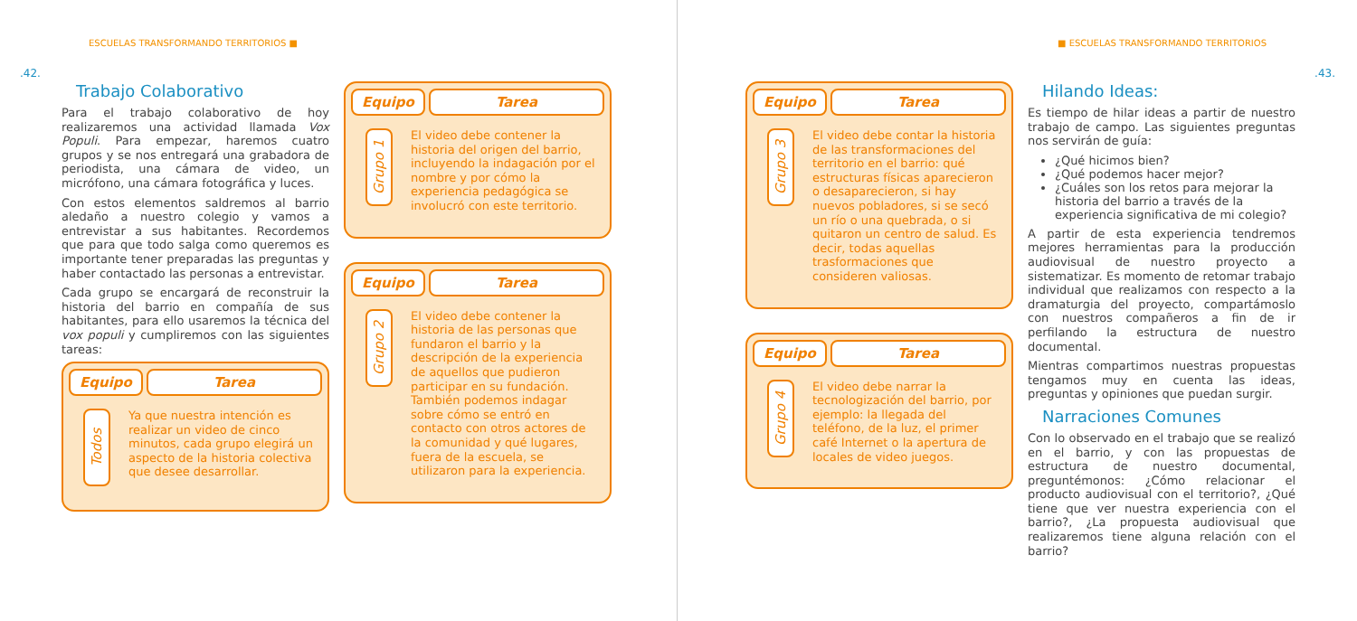ESCUELAS TRANSFORMANDO TERRITORIOS ■
.42.
Trabajo Colaborativo
Para el trabajo colaborativo de hoy realizaremos una actividad llamada Vox Populi. Para empezar, haremos cuatro grupos y se nos entregará una grabadora de periodista, una cámara de video, un micrófono, una cámara fotográfica y luces.
Con estos elementos saldremos al barrio aledaño a nuestro colegio y vamos a entrevistar a sus habitantes. Recordemos que para que todo salga como queremos es importante tener preparadas las preguntas y haber contactado las personas a entrevistar.
Cada grupo se encargará de reconstruir la historia del barrio en compañía de sus habitantes, para ello usaremos la técnica del vox populi y cumpliremos con las siguientes tareas:
Equipo Tarea
Todos
Ya que nuestra intención es realizar un video de cinco minutos, cada grupo elegirá un aspecto de la historia colectiva que desee desarrollar.
Equipo Tarea
Grupo 1
El video debe contener la historia del origen del barrio, incluyendo la indagación por el nombre y por cómo la experiencia pedagógica se involucró con este territorio.
Equipo Tarea
Grupo 2
El video debe contener la historia de las personas que fundaron el barrio y la descripción de la experiencia de aquellos que pudieron participar en su fundación. También podemos indagar sobre cómo se entró en contacto con otros actores de la comunidad y qué lugares, fuera de la escuela, se utilizaron para la experiencia.
■ ESCUELAS TRANSFORMANDO TERRITORIOS
.43.
Equipo Tarea
Grupo 3
El video debe contar la historia de las transformaciones del territorio en el barrio: qué estructuras físicas aparecieron o desaparecieron, si hay nuevos pobladores, si se secó un río o una quebrada, o si quitaron un centro de salud. Es decir, todas aquellas trasformaciones que consideren valiosas.
Equipo Tarea
Grupo 4
El video debe narrar la tecnologización del barrio, por ejemplo: la llegada del teléfono, de la luz, el primer café Internet o la apertura de locales de video juegos.
Hilando Ideas:
Es tiempo de hilar ideas a partir de nuestro trabajo de campo. Las siguientes preguntas nos servirán de guía:
¿Qué hicimos bien?
¿Qué podemos hacer mejor?
¿Cuáles son los retos para mejorar la historia del barrio a través de la experiencia significativa de mi colegio?
A partir de esta experiencia tendremos mejores herramientas para la producción audiovisual de nuestro proyecto a sistematizar. Es momento de retomar trabajo individual que realizamos con respecto a la dramaturgia del proyecto, compartámoslo con nuestros compañeros a fin de ir perfilando la estructura de nuestro documental.
Mientras compartimos nuestras propuestas tengamos muy en cuenta las ideas, preguntas y opiniones que puedan surgir.
Narraciones Comunes
Con lo observado en el trabajo que se realizó en el barrio, y con las propuestas de estructura de nuestro documental, preguntémonos: ¿Cómo relacionar el producto audiovisual con el territorio?, ¿Qué tiene que ver nuestra experiencia con el barrio?, ¿La propuesta audiovisual que realizaremos tiene alguna relación con el barrio?